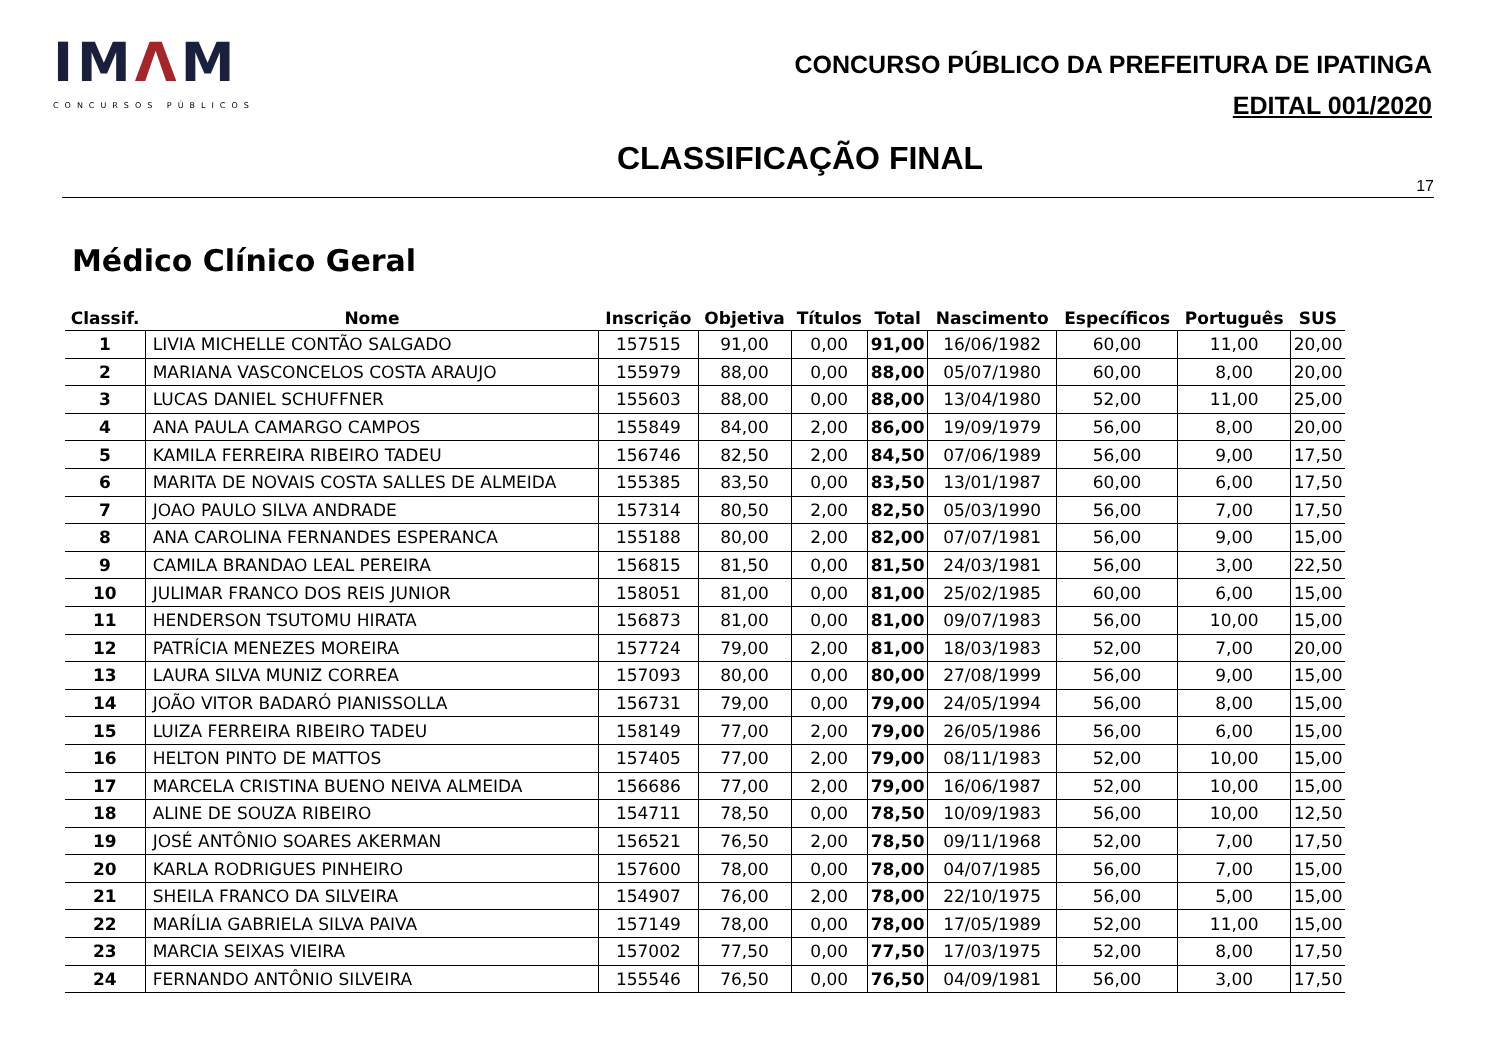IMΛM
CONCURSOS PÚBLICOS
CONCURSO PÚBLICO DA PREFEITURA DE IPATINGA
EDITAL 001/2020
CLASSIFICAÇÃO FINAL
17
Médico Clínico Geral
| Classif. | Nome | Inscrição | Objetiva | Títulos | Total | Nascimento | Específicos | Português | SUS |
| --- | --- | --- | --- | --- | --- | --- | --- | --- | --- |
| 1 | LIVIA MICHELLE CONTÃO SALGADO | 157515 | 91,00 | 0,00 | 91,00 | 16/06/1982 | 60,00 | 11,00 | 20,00 |
| 2 | MARIANA VASCONCELOS COSTA ARAUJO | 155979 | 88,00 | 0,00 | 88,00 | 05/07/1980 | 60,00 | 8,00 | 20,00 |
| 3 | LUCAS DANIEL SCHUFFNER | 155603 | 88,00 | 0,00 | 88,00 | 13/04/1980 | 52,00 | 11,00 | 25,00 |
| 4 | ANA PAULA CAMARGO CAMPOS | 155849 | 84,00 | 2,00 | 86,00 | 19/09/1979 | 56,00 | 8,00 | 20,00 |
| 5 | KAMILA FERREIRA RIBEIRO TADEU | 156746 | 82,50 | 2,00 | 84,50 | 07/06/1989 | 56,00 | 9,00 | 17,50 |
| 6 | MARITA DE NOVAIS COSTA SALLES DE ALMEIDA | 155385 | 83,50 | 0,00 | 83,50 | 13/01/1987 | 60,00 | 6,00 | 17,50 |
| 7 | JOAO PAULO SILVA ANDRADE | 157314 | 80,50 | 2,00 | 82,50 | 05/03/1990 | 56,00 | 7,00 | 17,50 |
| 8 | ANA CAROLINA FERNANDES ESPERANCA | 155188 | 80,00 | 2,00 | 82,00 | 07/07/1981 | 56,00 | 9,00 | 15,00 |
| 9 | CAMILA BRANDAO LEAL PEREIRA | 156815 | 81,50 | 0,00 | 81,50 | 24/03/1981 | 56,00 | 3,00 | 22,50 |
| 10 | JULIMAR FRANCO DOS REIS JUNIOR | 158051 | 81,00 | 0,00 | 81,00 | 25/02/1985 | 60,00 | 6,00 | 15,00 |
| 11 | HENDERSON TSUTOMU HIRATA | 156873 | 81,00 | 0,00 | 81,00 | 09/07/1983 | 56,00 | 10,00 | 15,00 |
| 12 | PATRÍCIA MENEZES MOREIRA | 157724 | 79,00 | 2,00 | 81,00 | 18/03/1983 | 52,00 | 7,00 | 20,00 |
| 13 | LAURA SILVA MUNIZ CORREA | 157093 | 80,00 | 0,00 | 80,00 | 27/08/1999 | 56,00 | 9,00 | 15,00 |
| 14 | JOÃO VITOR BADARÓ PIANISSOLLA | 156731 | 79,00 | 0,00 | 79,00 | 24/05/1994 | 56,00 | 8,00 | 15,00 |
| 15 | LUIZA FERREIRA RIBEIRO TADEU | 158149 | 77,00 | 2,00 | 79,00 | 26/05/1986 | 56,00 | 6,00 | 15,00 |
| 16 | HELTON PINTO DE MATTOS | 157405 | 77,00 | 2,00 | 79,00 | 08/11/1983 | 52,00 | 10,00 | 15,00 |
| 17 | MARCELA CRISTINA BUENO NEIVA ALMEIDA | 156686 | 77,00 | 2,00 | 79,00 | 16/06/1987 | 52,00 | 10,00 | 15,00 |
| 18 | ALINE DE SOUZA RIBEIRO | 154711 | 78,50 | 0,00 | 78,50 | 10/09/1983 | 56,00 | 10,00 | 12,50 |
| 19 | JOSÉ ANTÔNIO SOARES AKERMAN | 156521 | 76,50 | 2,00 | 78,50 | 09/11/1968 | 52,00 | 7,00 | 17,50 |
| 20 | KARLA RODRIGUES PINHEIRO | 157600 | 78,00 | 0,00 | 78,00 | 04/07/1985 | 56,00 | 7,00 | 15,00 |
| 21 | SHEILA FRANCO DA SILVEIRA | 154907 | 76,00 | 2,00 | 78,00 | 22/10/1975 | 56,00 | 5,00 | 15,00 |
| 22 | MARÍLIA GABRIELA SILVA PAIVA | 157149 | 78,00 | 0,00 | 78,00 | 17/05/1989 | 52,00 | 11,00 | 15,00 |
| 23 | MARCIA SEIXAS VIEIRA | 157002 | 77,50 | 0,00 | 77,50 | 17/03/1975 | 52,00 | 8,00 | 17,50 |
| 24 | FERNANDO ANTÔNIO SILVEIRA | 155546 | 76,50 | 0,00 | 76,50 | 04/09/1981 | 56,00 | 3,00 | 17,50 |